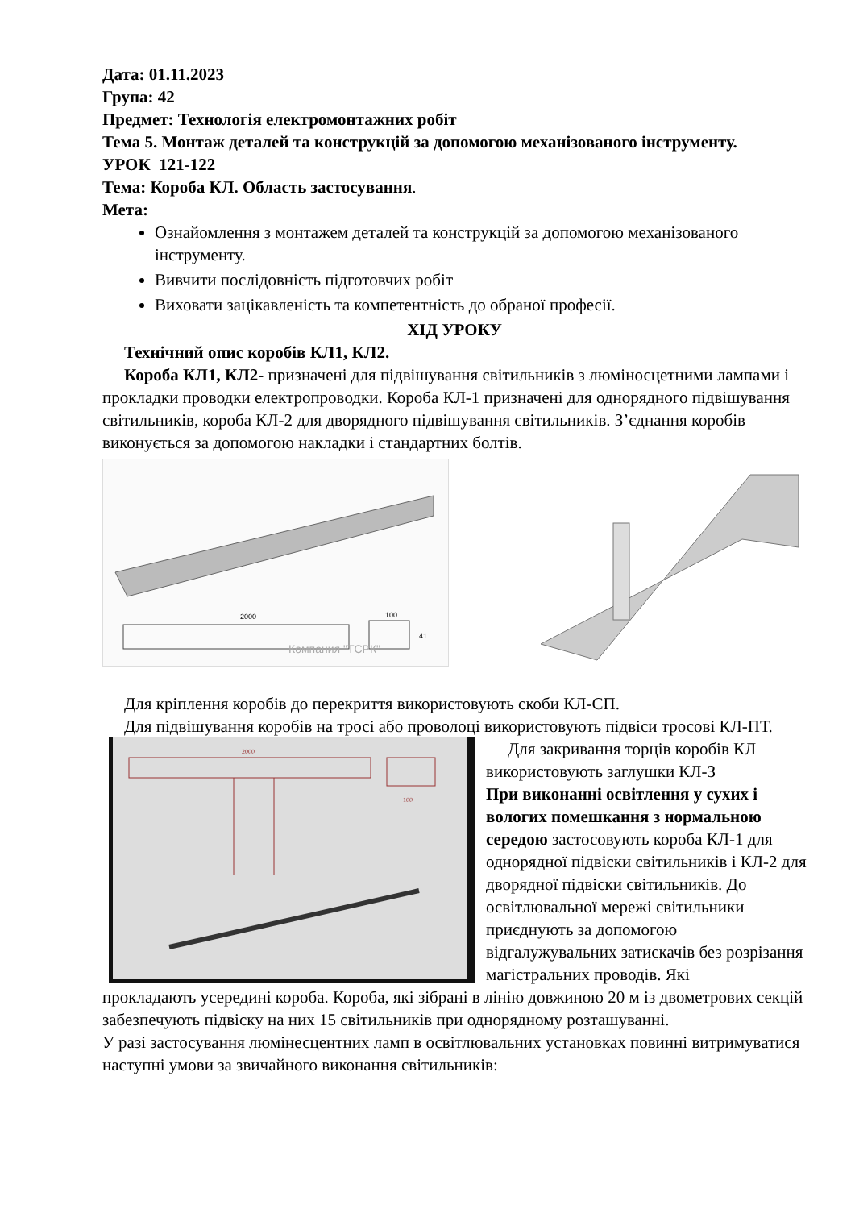Дата: 01.11.2023
Група: 42
Предмет: Технологія електромонтажних робіт
Тема 5. Монтаж деталей та конструкцій за допомогою механізованого інструменту.
УРОК 121-122
Тема: Короба КЛ. Область застосування.
Мета:
Ознайомлення з монтажем деталей та конструкцій за допомогою механізованого інструменту.
Вивчити послідовність підготовчих робіт
Виховати зацікавленість та компетентність до обраної професії.
ХІД УРОКУ
Технічний опис коробів КЛ1, КЛ2.
Короба КЛ1, КЛ2- призначені для підвішування світильників з люміносцетними лампами і прокладки проводки електропроводки. Короба КЛ-1 призначені для однорядного підвішування світильників, короба КЛ-2 для дворядного підвішування світильників. З’єднання коробів виконується за допомогою накладки і стандартних болтів.
2000
100
41
Компания "ТСРК"
Для кріплення коробів до перекриття використовують скоби КЛ-СП.
Для підвішування коробів на тросі або проволоці використовують підвіси тросові КЛ-ПТ.
2000
100
Для закривання торців коробів КЛ використовують заглушки КЛ-З
При виконанні освітлення у сухих і вологих помешкання з нормальною середою застосовують короба КЛ-1 для однорядної підвіски світильників і КЛ-2 для дворядної підвіски світильників. До освітлювальної мережі світильники приєднують за допомогою відгалужувальних затискачів без розрізання магістральних проводів. Які
прокладають усередині короба. Короба, які зібрані в лінію довжиною 20 м із двометрових секцій забезпечують підвіску на них 15 світильників при однорядному розташуванні.
У разі застосування люмінесцентних ламп в освітлювальних установках повинні витримуватися наступні умови за звичайного виконання світильників: